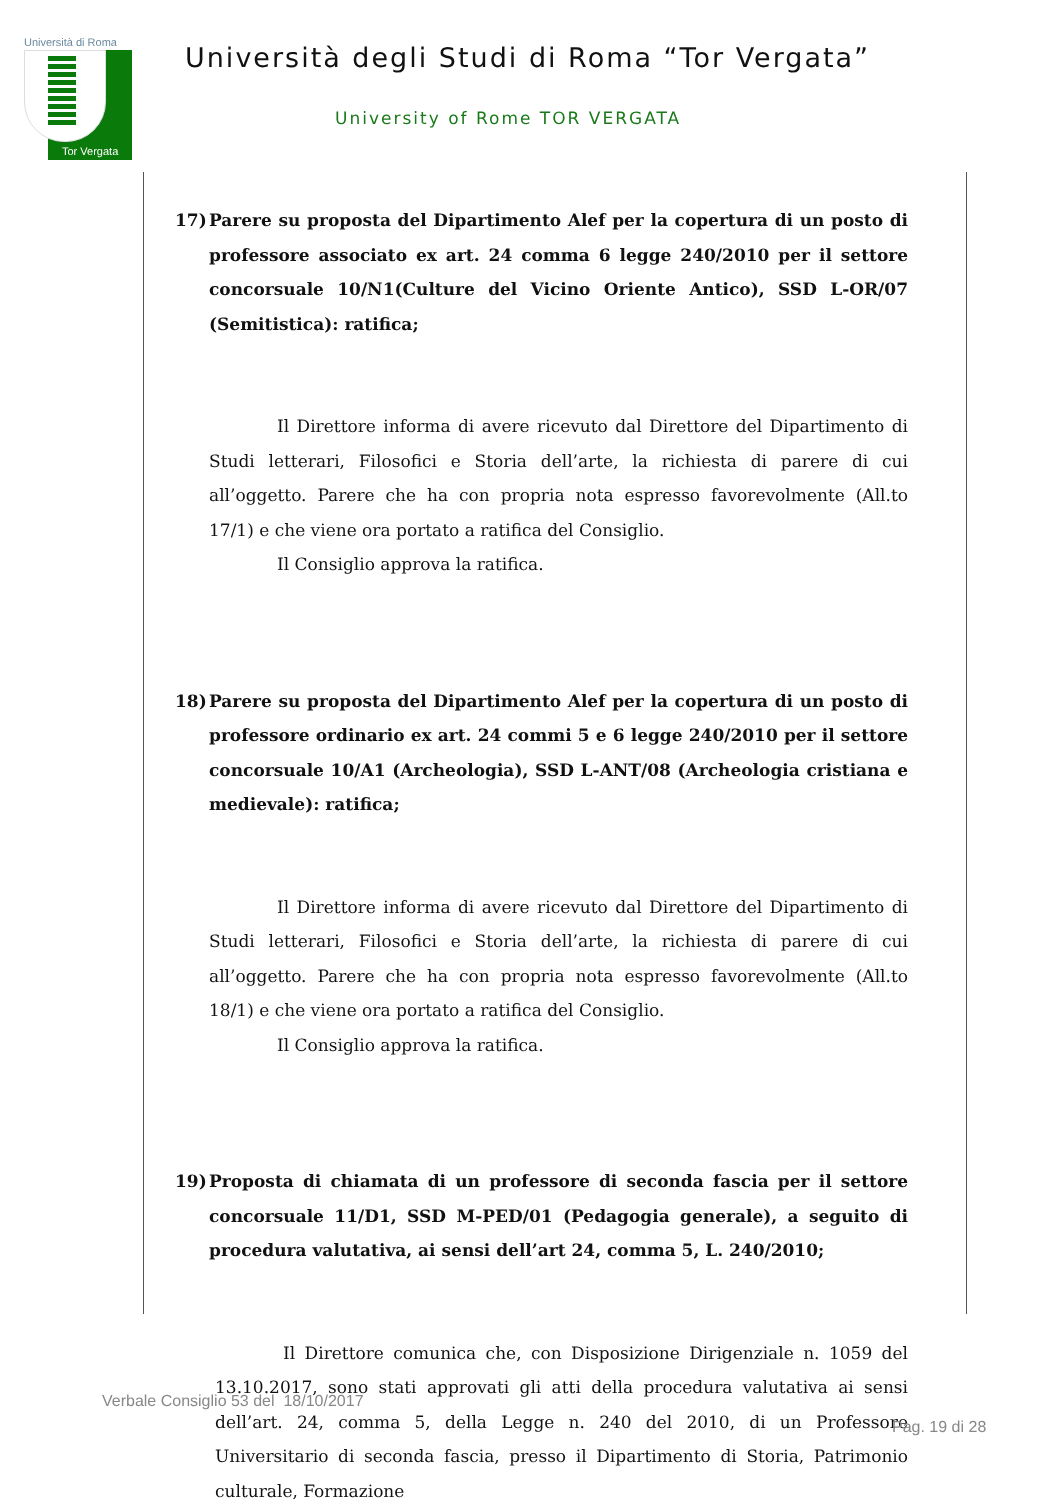Università di Roma
Tor Vergata
Università degli Studi di Roma “Tor Vergata”
University of Rome TOR VERGATA
17) Parere su proposta del Dipartimento Alef per la copertura di un posto di professore associato ex art. 24 comma 6 legge 240/2010 per il settore concorsuale 10/N1(Culture del Vicino Oriente Antico), SSD L-OR/07 (Semitistica): ratifica;
Il Direttore informa di avere ricevuto dal Direttore del Dipartimento di Studi letterari, Filosofici e Storia dell’arte, la richiesta di parere di cui all’oggetto. Parere che ha con propria nota espresso favorevolmente (All.to 17/1) e che viene ora portato a ratifica del Consiglio.
Il Consiglio approva la ratifica.
18) Parere su proposta del Dipartimento Alef per la copertura di un posto di professore ordinario ex art. 24 commi 5 e 6 legge 240/2010 per il settore concorsuale 10/A1 (Archeologia), SSD L-ANT/08 (Archeologia cristiana e medievale): ratifica;
Il Direttore informa di avere ricevuto dal Direttore del Dipartimento di Studi letterari, Filosofici e Storia dell’arte, la richiesta di parere di cui all’oggetto. Parere che ha con propria nota espresso favorevolmente (All.to 18/1) e che viene ora portato a ratifica del Consiglio.
Il Consiglio approva la ratifica.
19) Proposta di chiamata di un professore di seconda fascia per il settore concorsuale 11/D1, SSD M-PED/01 (Pedagogia generale), a seguito di procedura valutativa, ai sensi dell’art 24, comma 5, L. 240/2010;
Il Direttore comunica che, con Disposizione Dirigenziale n. 1059 del 13.10.2017, sono stati approvati gli atti della procedura valutativa ai sensi dell’art. 24, comma 5, della Legge n. 240 del 2010, di un Professore Universitario di seconda fascia, presso il Dipartimento di Storia, Patrimonio culturale, Formazione
Verbale Consiglio 53 del 18/10/2017
Pag. 19 di 28